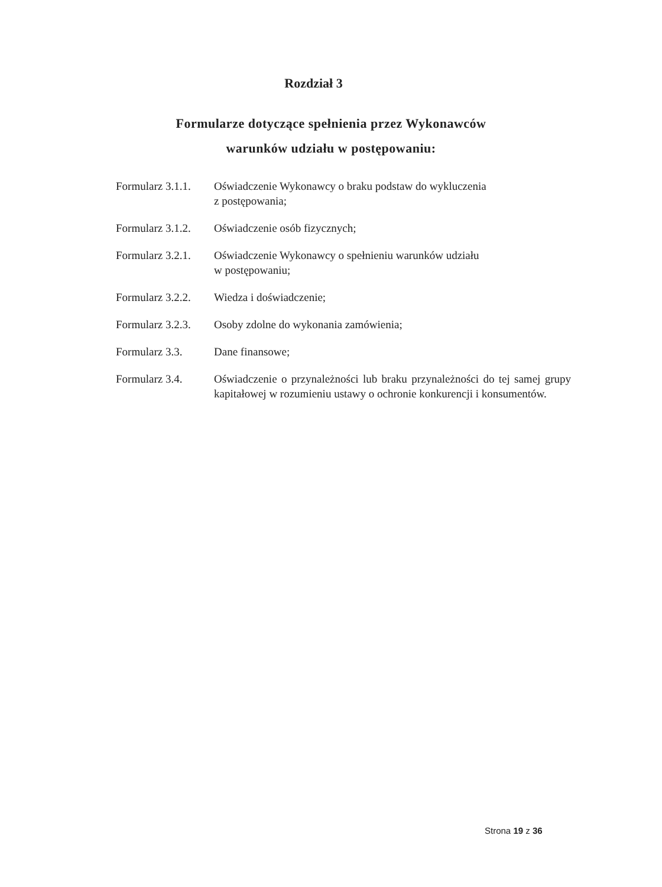Rozdział 3
Formularze dotyczące spełnienia przez Wykonawców
warunków udziału w postępowaniu:
Formularz 3.1.1.
Oświadczenie Wykonawcy o braku podstaw do wykluczenia
z postępowania;
Formularz 3.1.2.
Oświadczenie osób fizycznych;
Formularz 3.2.1.
Oświadczenie Wykonawcy o spełnieniu warunków udziału
w postępowaniu;
Formularz 3.2.2.
Wiedza i doświadczenie;
Formularz 3.2.3.
Osoby zdolne do wykonania zamówienia;
Formularz 3.3. Dane finansowe;
Formularz 3.4. Oświadczenie o przynależności lub braku przynależności do tej samej grupy kapitałowej w rozumieniu ustawy o ochronie konkurencji i konsumentów.
Strona 19 z 36